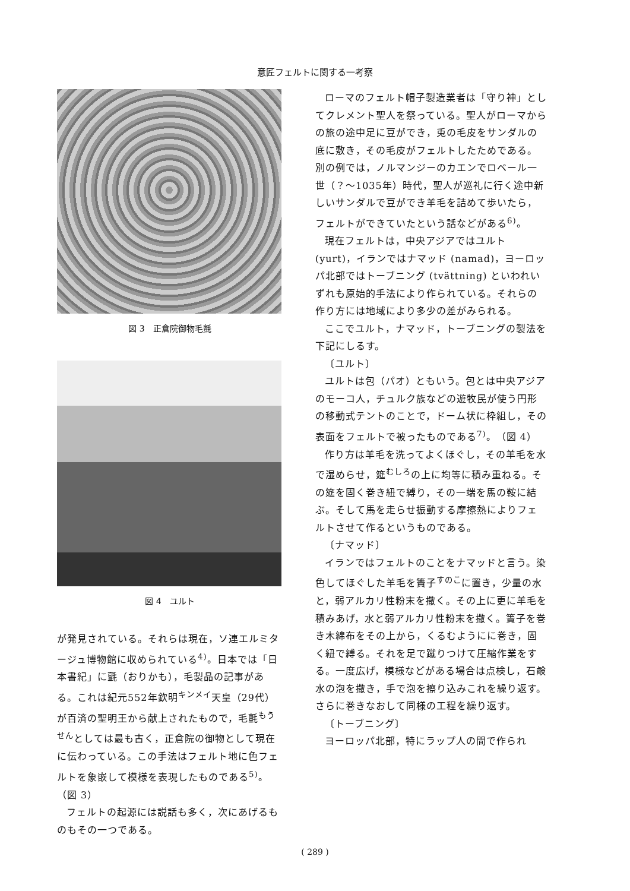意匠フェルトに関する一考察
図 3　正倉院御物毛氈
図 4　ユルト
が発見されている。それらは現在，ソ連エルミタージュ博物館に収められている<sup>4)</sup>。日本では「日本書紀」に氈（おりかも），毛製品の記事がある。これは紀元552年欽明<sup>キンメイ</sup>天皇（29代）が百済の聖明王から献上されたもので，毛氈<sup>もうせん</sup>としては最も古く，正倉院の御物として現在に伝わっている。この手法はフェルト地に色フェルトを象嵌して模様を表現したものである<sup>5)</sup>。（図 3）
フェルトの起源には説話も多く，次にあげるものもその一つである。
ローマのフェルト帽子製造業者は「守り神」としてクレメント聖人を祭っている。聖人がローマからの旅の途中足に豆ができ，兎の毛皮をサンダルの底に敷き，その毛皮がフェルトしたためである。別の例では，ノルマンジーのカエンでロベール一世（？～1035年）時代，聖人が巡礼に行く途中新しいサンダルで豆ができ羊毛を詰めて歩いたら，フェルトができていたという話などがある<sup>6)</sup>。
現在フェルトは，中央アジアではユルト (yurt)，イランではナマッド (namad)，ヨーロッパ北部ではトーブニング (tvättning) といわれいずれも原始的手法により作られている。それらの作り方には地域により多少の差がみられる。
ここでユルト，ナマッド，トーブニングの製法を下記にしるす。
〔ユルト〕
ユルトは包（パオ）ともいう。包とは中央アジアのモーコ人，チュルク族などの遊牧民が使う円形の移動式テントのことで，ドーム状に枠組し，その表面をフェルトで被ったものである<sup>7)</sup>。（図 4）
作り方は羊毛を洗ってよくほぐし，その羊毛を水で湿めらせ，筵<sup>むしろ</sup>の上に均等に積み重ねる。その筵を固く巻き紐で縛り，その一端を馬の鞍に結ぶ。そして馬を走らせ振動する摩擦熱によりフェルトさせて作るというものである。
〔ナマッド〕
イランではフェルトのことをナマッドと言う。染色してほぐした羊毛を簀子<sup>すのこ</sup>に置き，少量の水と，弱アルカリ性粉末を撒く。その上に更に羊毛を積みあげ，水と弱アルカリ性粉末を撒く。簀子を巻き木綿布をその上から，くるむようにに巻き，固く紐で縛る。それを足で蹴りつけて圧縮作業をする。一度広げ，模様などがある場合は点検し，石鹸水の泡を撒き，手で泡を擦り込みこれを繰り返す。さらに巻きなおして同様の工程を繰り返す。
〔トーブニング〕
ヨーロッパ北部，特にラップ人の間で作られ
( 289 )